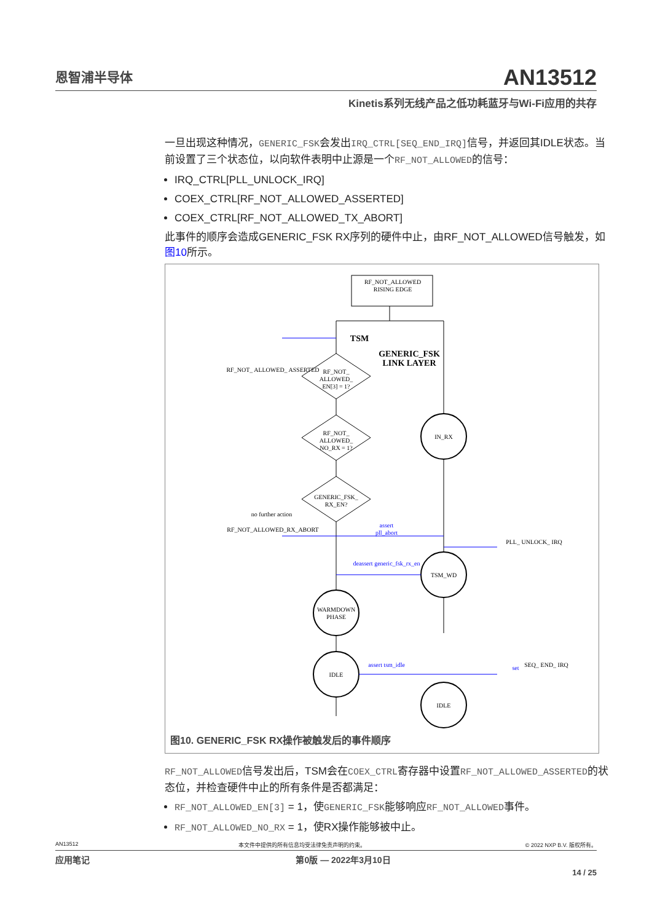恩智浦半导体
AN13512
Kinetis系列无线产品之低功耗蓝牙与Wi-Fi应用的共存
一旦出现这种情况，GENERIC_FSK会发出IRQ_CTRL[SEQ_END_IRQ] 信号，并返回其IDLE状态。当前设置了三个状态位，以向软件表明中止源是一个RF_NOT_ALLOWED的信号：
IRQ_CTRL[PLL_UNLOCK_IRQ]
COEX_CTRL[RF_NOT_ALLOWED_ASSERTED]
COEX_CTRL[RF_NOT_ALLOWED_TX_ABORT]
此事件的顺序会造成GENERIC_FSK RX序列的硬件中止，由RF_NOT_ALLOWED信号触发，如图10所示。
RF_NOT_ALLOWED
RISING EDGE
TSM
GENERIC_FSK
LINK LAYER
RF_NOT_
ALLOWED_
EN[3] = 1?
RF_NOT_
ALLOWED_
NO_RX = 1?
GENERIC_FSK_
RX_EN?
RF_NOT_ ALLOWED_ ASSERTED
RF_NOT_ALLOWED_RX_ABORT
no further action
IN_RX
TSM_WD
WARMDOWN
PHASE
IDLE
IDLE
assert
pll_abort
deassert generic_fsk_rx_en
assert tsm_idle
set
SEQ_ END_ IRQ
PLL_ UNLOCK_ IRQ
图10. GENERIC_FSK RX操作被触发后的事件顺序
RF_NOT_ALLOWED信号发出后，TSM会在COEX_CTRL寄存器中设置RF_NOT_ALLOWED_ASSERTED的状态位，并检查硬件中止的所有条件是否都满足：
RF_NOT_ALLOWED_EN[3] = 1，使GENERIC_FSK能够响应RF_NOT_ALLOWED事件。
RF_NOT_ALLOWED_NO_RX = 1，使RX操作能够被中止。
AN13512 本文件中提供的所有信息均受法律免责声明的约束。 © 2022 NXP B.V. 版权所有。
应用笔记 第0版 — 2022年3月10日
14 / 25